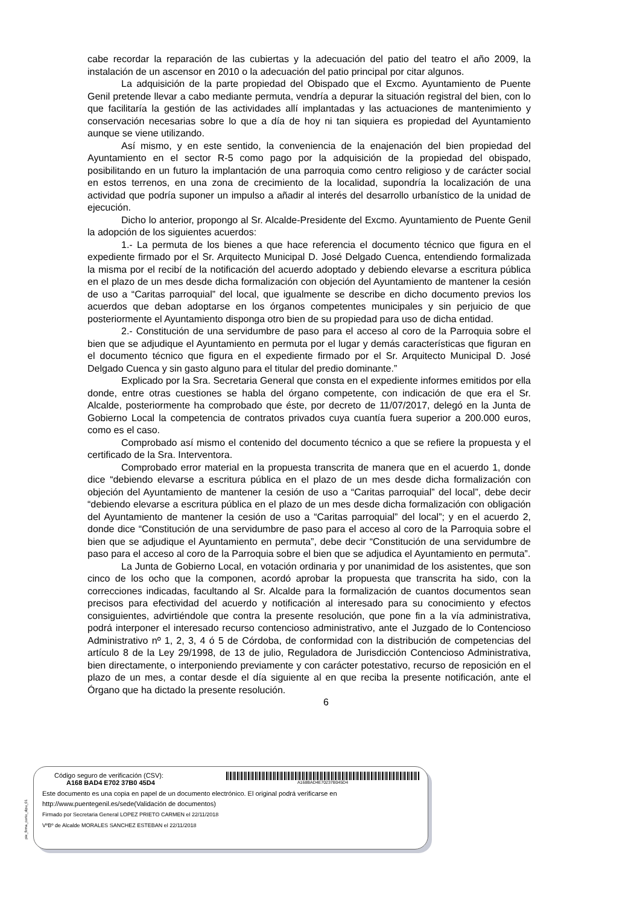cabe recordar la reparación de las cubiertas y la adecuación del patio del teatro el año 2009, la instalación de un ascensor en 2010 o la adecuación del patio principal por citar algunos.
La adquisición de la parte propiedad del Obispado que el Excmo. Ayuntamiento de Puente Genil pretende llevar a cabo mediante permuta, vendría a depurar la situación registral del bien, con lo que facilitaría la gestión de las actividades allí implantadas y las actuaciones de mantenimiento y conservación necesarias sobre lo que a día de hoy ni tan siquiera es propiedad del Ayuntamiento aunque se viene utilizando.
Así mismo, y en este sentido, la conveniencia de la enajenación del bien propiedad del Ayuntamiento en el sector R-5 como pago por la adquisición de la propiedad del obispado, posibilitando en un futuro la implantación de una parroquia como centro religioso y de carácter social en estos terrenos, en una zona de crecimiento de la localidad, supondría la localización de una actividad que podría suponer un impulso a añadir al interés del desarrollo urbanístico de la unidad de ejecución.
Dicho lo anterior, propongo al Sr. Alcalde-Presidente del Excmo. Ayuntamiento de Puente Genil la adopción de los siguientes acuerdos:
1.- La permuta de los bienes a que hace referencia el documento técnico que figura en el expediente firmado por el Sr. Arquitecto Municipal D. José Delgado Cuenca, entendiendo formalizada la misma por el recibí de la notificación del acuerdo adoptado y debiendo elevarse a escritura pública en el plazo de un mes desde dicha formalización con objeción del Ayuntamiento de mantener la cesión de uso a “Caritas parroquial” del local, que igualmente se describe en dicho documento previos los acuerdos que deban adoptarse en los órganos competentes municipales y sin perjuicio de que posteriormente el Ayuntamiento disponga otro bien de su propiedad para uso de dicha entidad.
2.- Constitución de una servidumbre de paso para el acceso al coro de la Parroquia sobre el bien que se adjudique el Ayuntamiento en permuta por el lugar y demás características que figuran en el documento técnico que figura en el expediente firmado por el Sr. Arquitecto Municipal D. José Delgado Cuenca y sin gasto alguno para el titular del predio dominante.”
Explicado por la Sra. Secretaria General que consta en el expediente informes emitidos por ella donde, entre otras cuestiones se habla del órgano competente, con indicación de que era el Sr. Alcalde, posteriormente ha comprobado que éste, por decreto de 11/07/2017, delegó en la Junta de Gobierno Local la competencia de contratos privados cuya cuantía fuera superior a 200.000 euros, como es el caso.
Comprobado así mismo el contenido del documento técnico a que se refiere la propuesta y el certificado de la Sra. Interventora.
Comprobado error material en la propuesta transcrita de manera que en el acuerdo 1, donde dice “debiendo elevarse a escritura pública en el plazo de un mes desde dicha formalización con objeción del Ayuntamiento de mantener la cesión de uso a “Caritas parroquial” del local”, debe decir “debiendo elevarse a escritura pública en el plazo de un mes desde dicha formalización con obligación del Ayuntamiento de mantener la cesión de uso a “Caritas parroquial” del local”; y en el acuerdo 2, donde dice “Constitución de una servidumbre de paso para el acceso al coro de la Parroquia sobre el bien que se adjudique el Ayuntamiento en permuta”, debe decir “Constitución de una servidumbre de paso para el acceso al coro de la Parroquia sobre el bien que se adjudica el Ayuntamiento en permuta”.
La Junta de Gobierno Local, en votación ordinaria y por unanimidad de los asistentes, que son cinco de los ocho que la componen, acordó aprobar la propuesta que transcrita ha sido, con la correcciones indicadas, facultando al Sr. Alcalde para la formalización de cuantos documentos sean precisos para efectividad del acuerdo y notificación al interesado para su conocimiento y efectos consiguientes, advirtiéndole que contra la presente resolución, que pone fin a la vía administrativa, podrá interponer el interesado recurso contencioso administrativo, ante el Juzgado de lo Contencioso Administrativo nº 1, 2, 3, 4 ó 5 de Córdoba, de conformidad con la distribución de competencias del artículo 8 de la Ley 29/1998, de 13 de julio, Reguladora de Jurisdicción Contencioso Administrativa, bien directamente, o interponiendo previamente y con carácter potestativo, recurso de reposición en el plazo de un mes, a contar desde el día siguiente al en que reciba la presente notificación, ante el Órgano que ha dictado la presente resolución.
6
pie_firma_corto_dipu_01
Código seguro de verificación (CSV):
A168 BAD4 E702 37B0 45D4
A168BAD4E70237B045D4
Este documento es una copia en papel de un documento electrónico. El original podrá verificarse en
http://www.puentegenil.es/sede(Validación de documentos)
Firmado por Secretaria General LOPEZ PRIETO CARMEN el 22/11/2018
VºBº de Alcalde MORALES SANCHEZ ESTEBAN el 22/11/2018